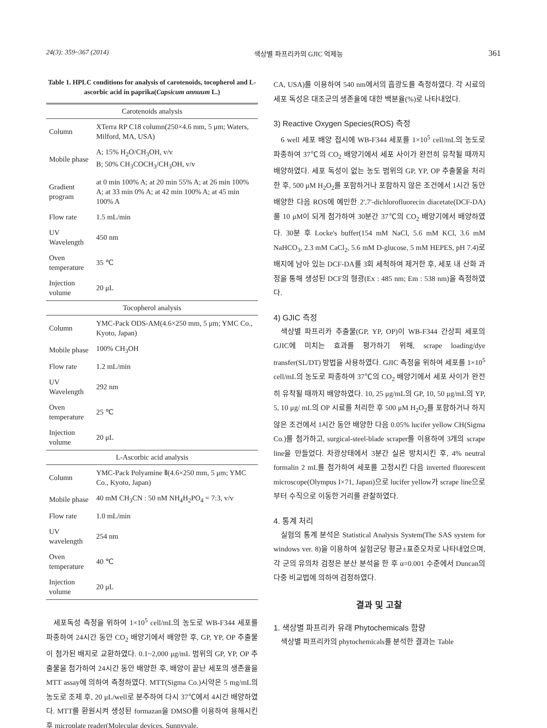24(3): 359~367 (2014) 색상별 파프리카의 GJIC 억제능 361
Table 1. HPLC conditions for analysis of carotenoids, tocopherol and L-ascorbic acid in paprika(Capsicum annuum L.)
| Carotenoids analysis | |
| --- | --- |
| Column | XTerra RP C18 column(250×4.6 mm, 5 μm; Waters, Milford, MA, USA) |
| Mobile phase | A; 15% H<sub>2</sub>O/CH<sub>3</sub>OH, v/v B; 50% CH<sub>3</sub>COCH<sub>3</sub>/CH<sub>3</sub>OH, v/v |
| Gradient program | at 0 min 100% A; at 20 min 55% A; at 26 min 100% A; at 33 min 0% A; at 42 min 100% A; at 45 min 100% A |
| Flow rate | 1.5 mL/min |
| UV Wavelength | 450 nm |
| Oven temperature | 35 ℃ |
| Injection volume | 20 μL |
| Tocopherol analysis | |
| Column | YMC-Pack ODS-AM(4.6×250 mm, 5 μm; YMC Co., Kyoto, Japan) |
| Mobile phase | 100% CH<sub>3</sub>OH |
| Flow rate | 1.2 mL/min |
| UV Wavelength | 292 nm |
| Oven temperature | 25 ℃ |
| Injection volume | 20 μL |
| L-Ascorbic acid analysis | |
| Column | YMC-Pack Polyamine Ⅱ(4.6×250 mm, 5 μm; YMC Co., Kyoto, Japan) |
| Mobile phase | 40 mM CH<sub>3</sub>CN : 50 nM NH<sub>4</sub>H<sub>2</sub>PO<sub>4</sub> = 7:3, v/v |
| Flow rate | 1.0 mL/min |
| UV wavelength | 254 nm |
| Oven temperature | 40 ℃ |
| Injection volume | 20 μL |
세포독성 측정을 위하여 1×10<sup>5</sup> cell/mL의 농도로 WB-F344 세포를 파종하여 24시간 동안 CO<sub>2</sub> 배양기에서 배양한 후, GP, YP, OP 추출물이 첨가된 배지로 교환하였다. 0.1~2,000 μg/mL 범위의 GP, YP, OP 추출물을 첨가하여 24시간 동안 배양한 후, 배양이 끝난 세포의 생존율을 MTT assay에 의하여 측정하였다. MTT(Sigma Co.)시약은 5 mg/mL의 농도로 조제 후, 20 μL/well로 분주하여 다시 37℃에서 4시간 배양하였다. MTT를 환원시켜 생성된 formazan을 DMSO를 이용하여 용해시킨 후 microplate reader(Molecular devices, Sunnyvale,
CA, USA)를 이용하여 540 nm에서의 흡광도를 측정하였다. 각 시료의 세포 독성은 대조군의 생존율에 대한 백분율(%)로 나타내었다.
3) Reactive Oxygen Species(ROS) 측정
6 well 세포 배양 접시에 WB-F344 세포를 1×10<sup>5</sup> cell/mL의 농도로 파종하여 37℃의 CO<sub>2</sub> 배양기에서 세포 사이가 완전히 유착될 때까지 배양하였다. 세포 독성이 없는 농도 범위의 GP, YP, OP 추출물을 처리한 후, 500 μM H<sub>2</sub>O<sub>2</sub>를 포함하거나 포함하지 않은 조건에서 1시간 동안 배양한 다음 ROS에 예민한 2',7'-dichlorofluorecin diacetate(DCF-DA)를 10 μM이 되게 첨가하여 30분간 37℃의 CO<sub>2</sub> 배양기에서 배양하였다. 30분 후 Locke's buffer(154 mM NaCl, 5.6 mM KCl, 3.6 mM NaHCO<sub>3</sub>, 2.3 mM CaCl<sub>2</sub>, 5.6 mM D-glucose, 5 mM HEPES, pH 7.4)로 배지에 남아 있는 DCF-DA를 3회 세척하여 제거한 후, 세포 내 산화 과정을 통해 생성된 DCF의 형광(Ex : 485 nm; Em : 538 nm)을 측정하였다.
4) GJIC 측정
색상별 파프리카 추출물(GP, YP, OP)이 WB-F344 간상피 세포의 GJIC에 미치는 효과를 평가하기 위해, scrape loading/dye transfer(SL/DT) 방법을 사용하였다. GJIC 측정을 위하여 세포를 1×10<sup>5</sup> cell/mL의 농도로 파종하여 37℃의 CO<sub>2</sub> 배양기에서 세포 사이가 완전히 유착될 때까지 배양하였다. 10, 25 μg/mL의 GP, 10, 50 μg/mL의 YP, 5, 10 μg/ mL의 OP 시료를 처리한 후 500 μM H<sub>2</sub>O<sub>2</sub>를 포함하거나 하지 않은 조건에서 1시간 동안 배양한 다음 0.05% lucifer yellow CH(Sigma Co.)를 첨가하고, surgical-steel-blade scraper를 이용하여 3개의 scrape line을 만들었다. 차광상태에서 3분간 실온 방치시킨 후, 4% neutral formalin 2 mL를 첨가하여 세포를 고정시킨 다음 inverted fluorescent microscope(Olympus I×71, Japan)으로 lucifer yellow가 scrape line으로부터 수직으로 이동한 거리를 관찰하였다.
4. 통계 처리
실험의 통계 분석은 Statistical Analysis System(The SAS system for windows ver. 8)을 이용하여 실험군당 평균±표준오차로 나타내었으며, 각 군의 유의차 검정은 분산 분석을 한 후 α=0.001 수준에서 Duncan의 다중 비교법에 의하여 검정하였다.
결과 및 고찰
1. 색상별 파프리카 유래 Phytochemicals 함량
색상별 파프리카의 phytochemicals를 분석한 결과는 Table